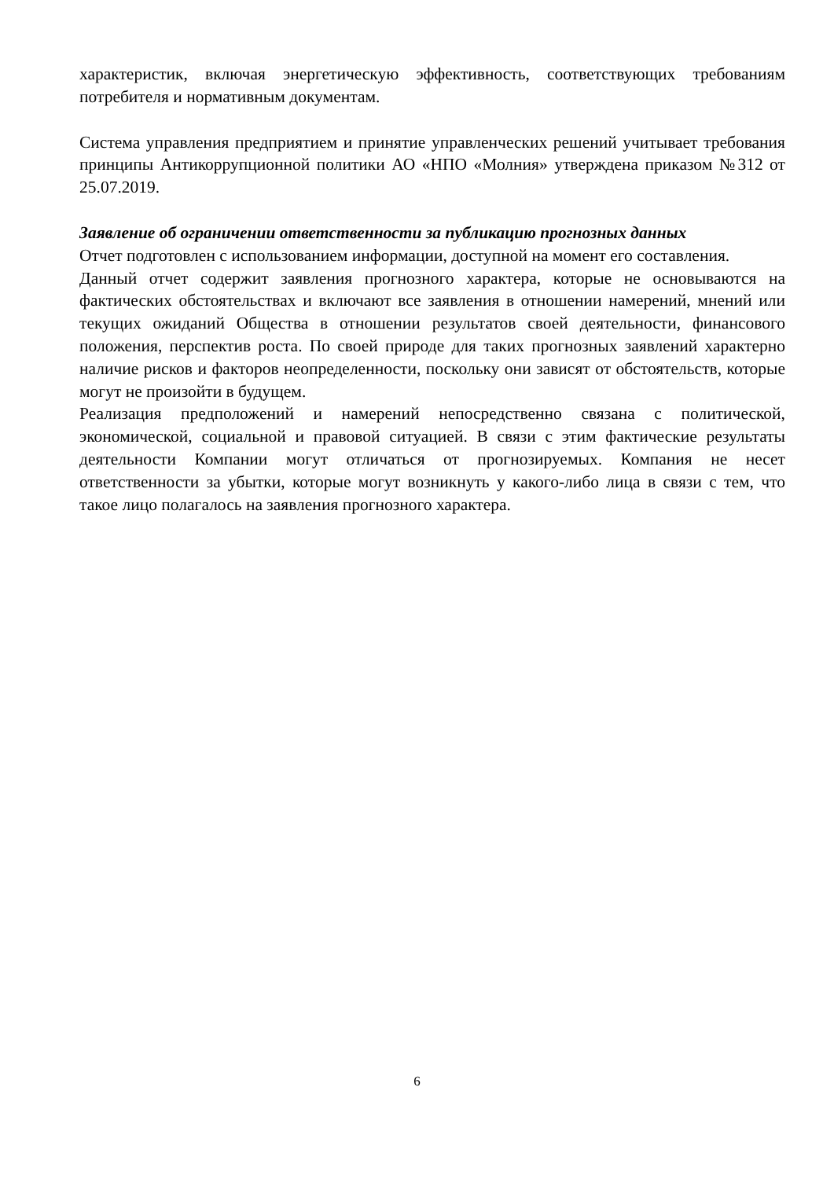характеристик, включая энергетическую эффективность, соответствующих требованиям потребителя и нормативным документам.
Система управления предприятием и принятие управленческих решений учитывает требования принципы Антикоррупционной политики АО «НПО «Молния» утверждена приказом №312 от 25.07.2019.
Заявление об ограничении ответственности за публикацию прогнозных данных
Отчет подготовлен с использованием информации, доступной на момент его составления.
Данный отчет содержит заявления прогнозного характера, которые не основываются на фактических обстоятельствах и включают все заявления в отношении намерений, мнений или текущих ожиданий Общества в отношении результатов своей деятельности, финансового положения, перспектив роста. По своей природе для таких прогнозных заявлений характерно наличие рисков и факторов неопределенности, поскольку они зависят от обстоятельств, которые могут не произойти в будущем.
Реализация предположений и намерений непосредственно связана с политической, экономической, социальной и правовой ситуацией. В связи с этим фактические результаты деятельности Компании могут отличаться от прогнозируемых. Компания не несет ответственности за убытки, которые могут возникнуть у какого-либо лица в связи с тем, что такое лицо полагалось на заявления прогнозного характера.
6